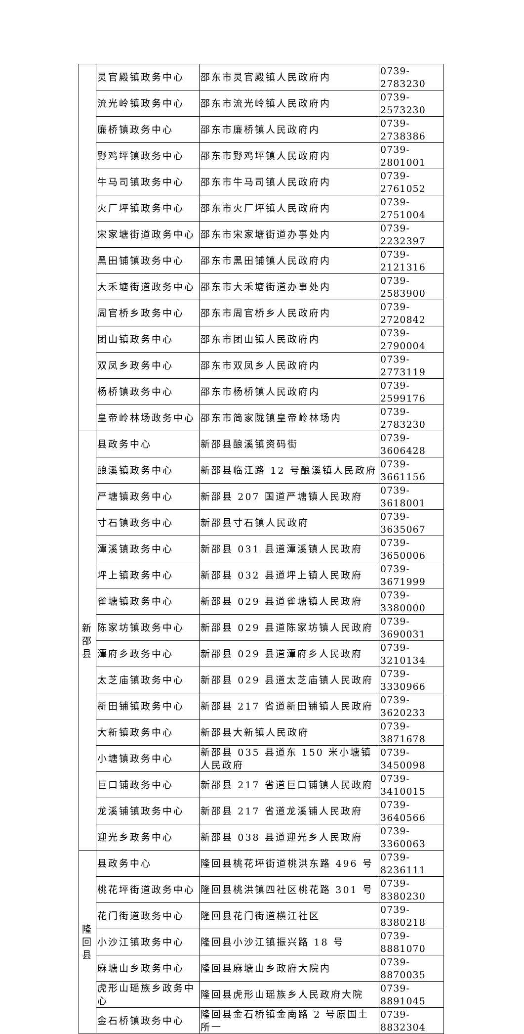| | 灵官殿镇政务中心 | 邵东市灵官殿镇人民政府内 | 0739-2783230 |
| | 流光岭镇政务中心 | 邵东市流光岭镇人民政府内 | 0739-2573230 |
| | 廉桥镇政务中心 | 邵东市廉桥镇人民政府内 | 0739-2738386 |
| | 野鸡坪镇政务中心 | 邵东市野鸡坪镇人民政府内 | 0739-2801001 |
| | 牛马司镇政务中心 | 邵东市牛马司镇人民政府内 | 0739-2761052 |
| | 火厂坪镇政务中心 | 邵东市火厂坪镇人民政府内 | 0739-2751004 |
| | 宋家塘街道政务中心 | 邵东市宋家塘街道办事处内 | 0739-2232397 |
| | 黑田铺镇政务中心 | 邵东市黑田铺镇人民政府内 | 0739-2121316 |
| | 大禾塘街道政务中心 | 邵东市大禾塘街道办事处内 | 0739-2583900 |
| | 周官桥乡政务中心 | 邵东市周官桥乡人民政府内 | 0739-2720842 |
| | 团山镇政务中心 | 邵东市团山镇人民政府内 | 0739-2790004 |
| | 双凤乡政务中心 | 邵东市双凤乡人民政府内 | 0739-2773119 |
| | 杨桥镇政务中心 | 邵东市杨桥镇人民政府内 | 0739-2599176 |
| | 皇帝岭林场政务中心 | 邵东市简家陇镇皇帝岭林场内 | 0739-2783230 |
| 新 邵 县 | 县政务中心 | 新邵县酿溪镇资码街 | 0739-3606428 |
| | 酿溪镇政务中心 | 新邵县临江路 12 号酿溪镇人民政府 | 0739-3661156 |
| | 严塘镇政务中心 | 新邵县 207 国道严塘镇人民政府 | 0739-3618001 |
| | 寸石镇政务中心 | 新邵县寸石镇人民政府 | 0739-3635067 |
| | 潭溪镇政务中心 | 新邵县 031 县道潭溪镇人民政府 | 0739-3650006 |
| | 坪上镇政务中心 | 新邵县 032 县道坪上镇人民政府 | 0739-3671999 |
| | 雀塘镇政务中心 | 新邵县 029 县道雀塘镇人民政府 | 0739-3380000 |
| | 陈家坊镇政务中心 | 新邵县 029 县道陈家坊镇人民政府 | 0739-3690031 |
| | 潭府乡政务中心 | 新邵县 029 县道潭府乡人民政府 | 0739-3210134 |
| | 太芝庙镇政务中心 | 新邵县 029 县道太芝庙镇人民政府 | 0739-3330966 |
| | 新田铺镇政务中心 | 新邵县 217 省道新田铺镇人民政府 | 0739-3620233 |
| | 大新镇政务中心 | 新邵县大新镇人民政府 | 0739-3871678 |
| | 小塘镇政务中心 | 新邵县 035 县道东 150 米小塘镇人民政府 | 0739-3450098 |
| | 巨口铺政务中心 | 新邵县 217 省道巨口铺镇人民政府 | 0739-3410015 |
| | 龙溪铺镇政务中心 | 新邵县 217 省道龙溪铺人民政府 | 0739-3640566 |
| | 迎光乡政务中心 | 新邵县 038 县道迎光乡人民政府 | 0739-3360063 |
| 隆 回 县 | 县政务中心 | 隆回县桃花坪街道桃洪东路 496 号 | 0739-8236111 |
| | 桃花坪街道政务中心 | 隆回县桃洪镇四社区桃花路 301 号 | 0739-8380230 |
| | 花门街道政务中心 | 隆回县花门街道横江社区 | 0739-8380218 |
| | 小沙江镇政务中心 | 隆回县小沙江镇振兴路 18 号 | 0739-8881070 |
| | 麻塘山乡政务中心 | 隆回县麻塘山乡政府大院内 | 0739-8870035 |
| | 虎形山瑶族乡政务中心 | 隆回县虎形山瑶族乡人民政府大院 | 0739-8891045 |
| | 金石桥镇政务中心 | 隆回县金石桥镇金南路 2 号原国土所一 | 0739-8832304 |